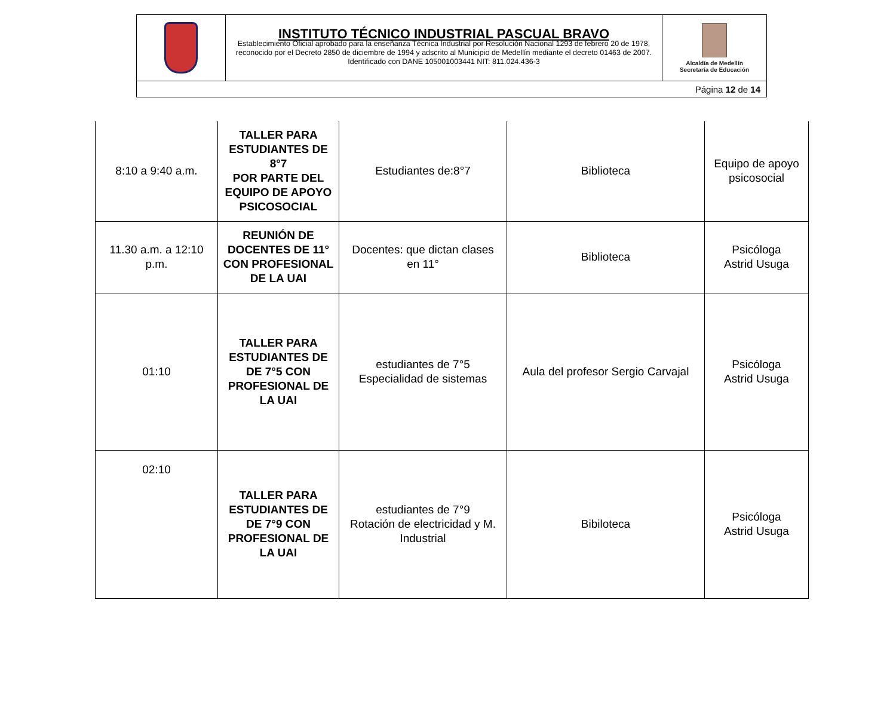| | INSTITUTO TÉCNICO INDUSTRIAL PASCUAL BRAVO Establecimiento Oficial aprobado para la enseñanza Técnica Industrial por Resolución Nacional 1293 de febrero 20 de 1978, reconocido por el Decreto 2850 de diciembre de 1994 y adscrito al Municipio de Medellín mediante el decreto 01463 de 2007. Identificado con DANE 105001003441 NIT: 811.024.436-3 | Alcaldía de Medellín Secretaría de Educación |
| Página 12 de 14 | | |
| 8:10 a 9:40 a.m. | TALLER PARA ESTUDIANTES DE 8°7 POR PARTE DEL EQUIPO DE APOYO PSICOSOCIAL | Estudiantes de:8°7 | Biblioteca | Equipo de apoyo psicosocial |
| 11.30 a.m. a 12:10 p.m. | REUNIÓN DE DOCENTES DE 11° CON PROFESIONAL DE LA UAI | Docentes: que dictan clases en 11° | Biblioteca | Psicóloga Astrid Usuga |
| 01:10 | TALLER PARA ESTUDIANTES DE DE 7°5 CON PROFESIONAL DE LA UAI | estudiantes de 7°5 Especialidad de sistemas | Aula del profesor Sergio Carvajal | Psicóloga Astrid Usuga |
| 02:10 | TALLER PARA ESTUDIANTES DE DE 7°9 CON PROFESIONAL DE LA UAI | estudiantes de 7°9 Rotación de electricidad y M. Industrial | Bibiloteca | Psicóloga Astrid Usuga |